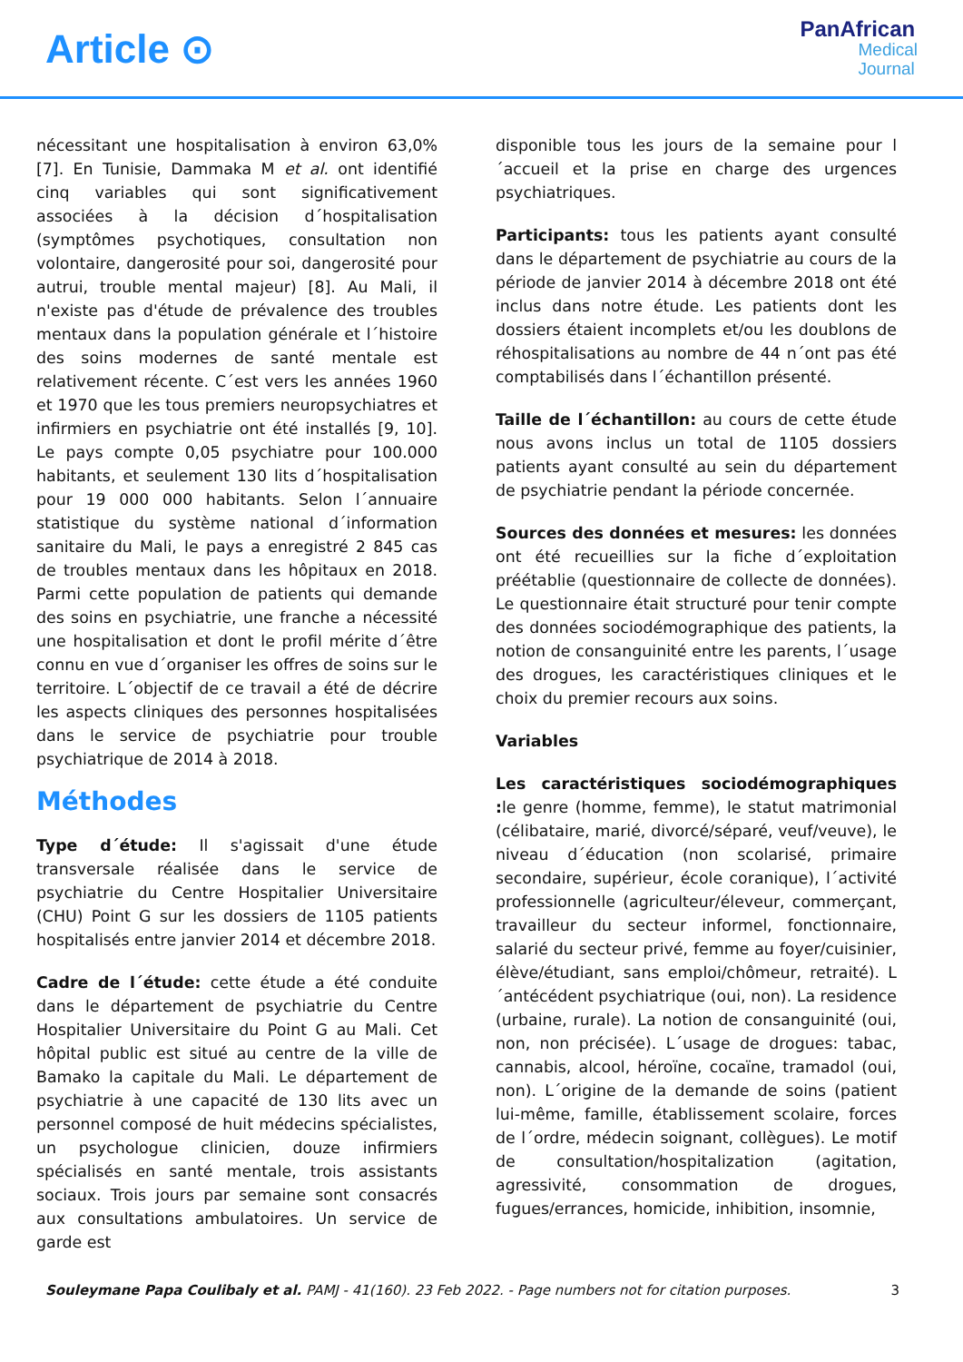Article ⊙
PanAfrican
Medical
Journal
nécessitant une hospitalisation à environ 63,0% [7]. En Tunisie, Dammaka M et al. ont identifié cinq variables qui sont significativement associées à la décision d´hospitalisation (symptômes psychotiques, consultation non volontaire, dangerosité pour soi, dangerosité pour autrui, trouble mental majeur) [8]. Au Mali, il n'existe pas d'étude de prévalence des troubles mentaux dans la population générale et l´histoire des soins modernes de santé mentale est relativement récente. C´est vers les années 1960 et 1970 que les tous premiers neuropsychiatres et infirmiers en psychiatrie ont été installés [9, 10]. Le pays compte 0,05 psychiatre pour 100.000 habitants, et seulement 130 lits d´hospitalisation pour 19 000 000 habitants. Selon l´annuaire statistique du système national d´information sanitaire du Mali, le pays a enregistré 2 845 cas de troubles mentaux dans les hôpitaux en 2018. Parmi cette population de patients qui demande des soins en psychiatrie, une franche a nécessité une hospitalisation et dont le profil mérite d´être connu en vue d´organiser les offres de soins sur le territoire. L´objectif de ce travail a été de décrire les aspects cliniques des personnes hospitalisées dans le service de psychiatrie pour trouble psychiatrique de 2014 à 2018.
Méthodes
Type d´étude: Il s'agissait d'une étude transversale réalisée dans le service de psychiatrie du Centre Hospitalier Universitaire (CHU) Point G sur les dossiers de 1105 patients hospitalisés entre janvier 2014 et décembre 2018.
Cadre de l´étude: cette étude a été conduite dans le département de psychiatrie du Centre Hospitalier Universitaire du Point G au Mali. Cet hôpital public est situé au centre de la ville de Bamako la capitale du Mali. Le département de psychiatrie à une capacité de 130 lits avec un personnel composé de huit médecins spécialistes, un psychologue clinicien, douze infirmiers spécialisés en santé mentale, trois assistants sociaux. Trois jours par semaine sont consacrés aux consultations ambulatoires. Un service de garde est
disponible tous les jours de la semaine pour l´accueil et la prise en charge des urgences psychiatriques.
Participants: tous les patients ayant consulté dans le département de psychiatrie au cours de la période de janvier 2014 à décembre 2018 ont été inclus dans notre étude. Les patients dont les dossiers étaient incomplets et/ou les doublons de réhospitalisations au nombre de 44 n´ont pas été comptabilisés dans l´échantillon présenté.
Taille de l´échantillon: au cours de cette étude nous avons inclus un total de 1105 dossiers patients ayant consulté au sein du département de psychiatrie pendant la période concernée.
Sources des données et mesures: les données ont été recueillies sur la fiche d´exploitation préétablie (questionnaire de collecte de données). Le questionnaire était structuré pour tenir compte des données sociodémographique des patients, la notion de consanguinité entre les parents, l´usage des drogues, les caractéristiques cliniques et le choix du premier recours aux soins.
Variables
Les caractéristiques sociodémographiques : le genre (homme, femme), le statut matrimonial (célibataire, marié, divorcé/séparé, veuf/veuve), le niveau d´éducation (non scolarisé, primaire secondaire, supérieur, école coranique), l´activité professionnelle (agriculteur/éleveur, commerçant, travailleur du secteur informel, fonctionnaire, salarié du secteur privé, femme au foyer/cuisinier, élève/étudiant, sans emploi/chômeur, retraité). L´antécédent psychiatrique (oui, non). La residence (urbaine, rurale). La notion de consanguinité (oui, non, non précisée). L´usage de drogues: tabac, cannabis, alcool, héroïne, cocaïne, tramadol (oui, non). L´origine de la demande de soins (patient lui-même, famille, établissement scolaire, forces de l´ordre, médecin soignant, collègues). Le motif de consultation/hospitalization (agitation, agressivité, consommation de drogues, fugues/errances, homicide, inhibition, insomnie,
Souleymane Papa Coulibaly et al. PAMJ - 41(160). 23 Feb 2022. - Page numbers not for citation purposes. 3